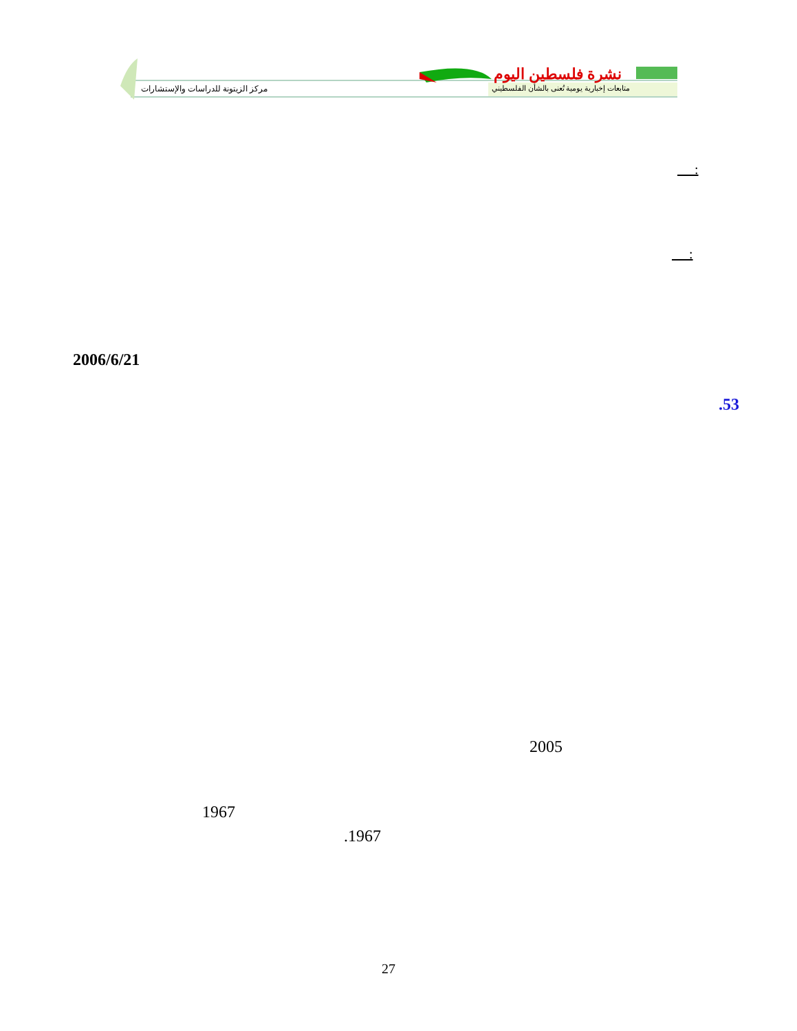نشرة فلسطين اليوم
متابعات إخبارية يومية تُعنى بالشأن الفلسطيني
مركز الزيتونة للدراسات والإستشارات
:
:
2006/6/21
.53
2005
1967
.1967
27